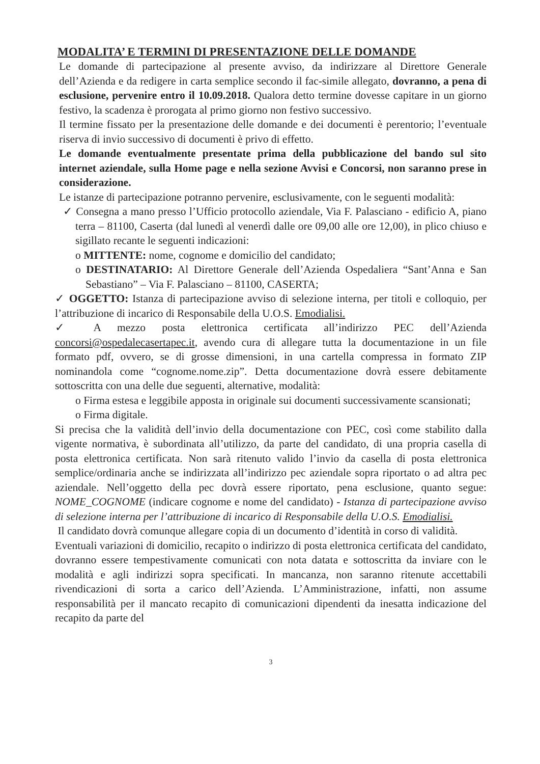MODALITA’ E TERMINI DI PRESENTAZIONE DELLE DOMANDE
Le domande di partecipazione al presente avviso, da indirizzare al Direttore Generale dell’Azienda e da redigere in carta semplice secondo il fac-simile allegato, dovranno, a pena di esclusione, pervenire entro il 10.09.2018. Qualora detto termine dovesse capitare in un giorno festivo, la scadenza è prorogata al primo giorno non festivo successivo.
Il termine fissato per la presentazione delle domande e dei documenti è perentorio; l’eventuale riserva di invio successivo di documenti è privo di effetto.
Le domande eventualmente presentate prima della pubblicazione del bando sul sito internet aziendale, sulla Home page e nella sezione Avvisi e Concorsi, non saranno prese in considerazione.
Le istanze di partecipazione potranno pervenire, esclusivamente, con le seguenti modalità:
✓ Consegna a mano presso l’Ufficio protocollo aziendale, Via F. Palasciano - edificio A, piano terra – 81100, Caserta (dal lunedì al venerdì dalle ore 09,00 alle ore 12,00), in plico chiuso e sigillato recante le seguenti indicazioni:
o MITTENTE: nome, cognome e domicilio del candidato;
o DESTINATARIO: Al Direttore Generale dell’Azienda Ospedaliera “Sant’Anna e San Sebastiano” – Via F. Palasciano – 81100, CASERTA;
✓ OGGETTO: Istanza di partecipazione avviso di selezione interna, per titoli e colloquio, per l’attribuzione di incarico di Responsabile della U.O.S. Emodialisi.
✓ A mezzo posta elettronica certificata all’indirizzo PEC dell’Azienda concorsi@ospedalecasertapec.it, avendo cura di allegare tutta la documentazione in un file formato pdf, ovvero, se di grosse dimensioni, in una cartella compressa in formato ZIP nominandola come “cognome.nome.zip”. Detta documentazione dovrà essere debitamente sottoscritta con una delle due seguenti, alternative, modalità:
o Firma estesa e leggibile apposta in originale sui documenti successivamente scansionati;
o Firma digitale.
Si precisa che la validità dell’invio della documentazione con PEC, così come stabilito dalla vigente normativa, è subordinata all’utilizzo, da parte del candidato, di una propria casella di posta elettronica certificata. Non sarà ritenuto valido l’invio da casella di posta elettronica semplice/ordinaria anche se indirizzata all’indirizzo pec aziendale sopra riportato o ad altra pec aziendale. Nell’oggetto della pec dovrà essere riportato, pena esclusione, quanto segue: NOME_COGNOME (indicare cognome e nome del candidato) - Istanza di partecipazione avviso di selezione interna per l’attribuzione di incarico di Responsabile della U.O.S. Emodialisi.
Il candidato dovrà comunque allegare copia di un documento d’identità in corso di validità.
Eventuali variazioni di domicilio, recapito o indirizzo di posta elettronica certificata del candidato, dovranno essere tempestivamente comunicati con nota datata e sottoscritta da inviare con le modalità e agli indirizzi sopra specificati. In mancanza, non saranno ritenute accettabili rivendicazioni di sorta a carico dell’Azienda. L’Amministrazione, infatti, non assume responsabilità per il mancato recapito di comunicazioni dipendenti da inesatta indicazione del recapito da parte del
3